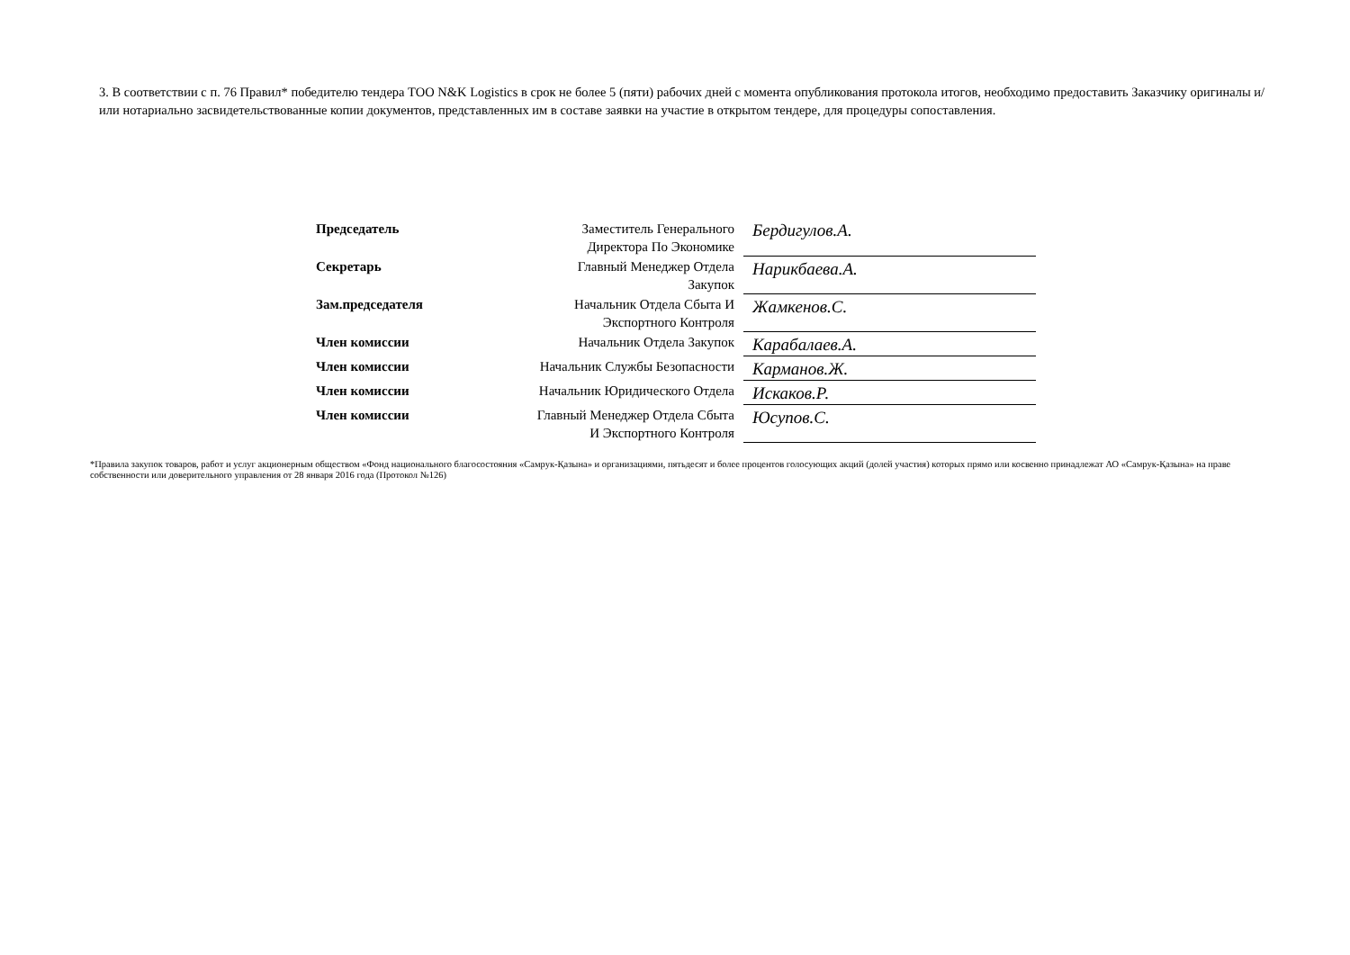3. В соответствии с п. 76 Правил* победителю тендера ТОО N&K Logistics в срок не более 5 (пяти) рабочих дней с момента опубликования протокола итогов, необходимо предоставить Заказчику оригиналы и/или нотариально засвидетельствованные копии документов, представленных им в составе заявки на участие в открытом тендере, для процедуры сопоставления.
| Председатель | Заместитель Генерального Директора По Экономике | Бердигулов.А. |
| Секретарь | Главный Менеджер Отдела Закупок | Нарикбаева.А. |
| Зам.председателя | Начальник Отдела Сбыта И Экспортного Контроля | Жамкенов.С. |
| Член комиссии | Начальник Отдела Закупок | Карабалаев.А. |
| Член комиссии | Начальник Службы Безопасности | Карманов.Ж. |
| Член комиссии | Начальник Юридического Отдела | Искаков.Р. |
| Член комиссии | Главный Менеджер Отдела Сбыта И Экспортного Контроля | Юсупов.С. |
*Правила закупок товаров, работ и услуг акционерным обществом «Фонд национального благосостояния «Самрук-Қазына» и организациями, пятьдесят и более процентов голосующих акций (долей участия) которых прямо или косвенно принадлежат АО «Самрук-Қазына» на праве собственности или доверительного управления от 28 января 2016 года (Протокол №126)